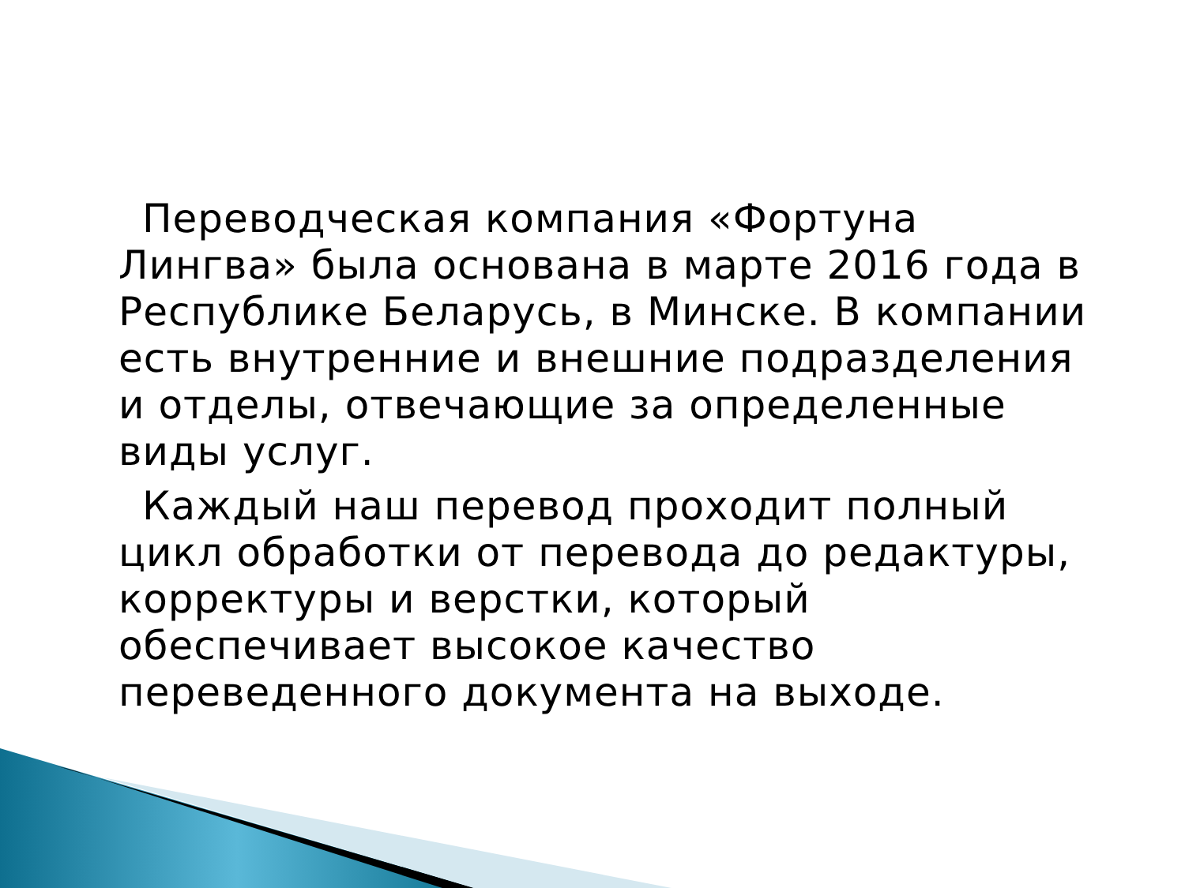Переводческая компания «Фортуна Лингва» была основана в марте 2016 года в Республике Беларусь, в Минске. В компании есть внутренние и внешние подразделения и отделы, отвечающие за определенные виды услуг.
Каждый наш перевод проходит полный цикл обработки от перевода до редактуры, корректуры и верстки, который обеспечивает высокое качество переведенного документа на выходе.